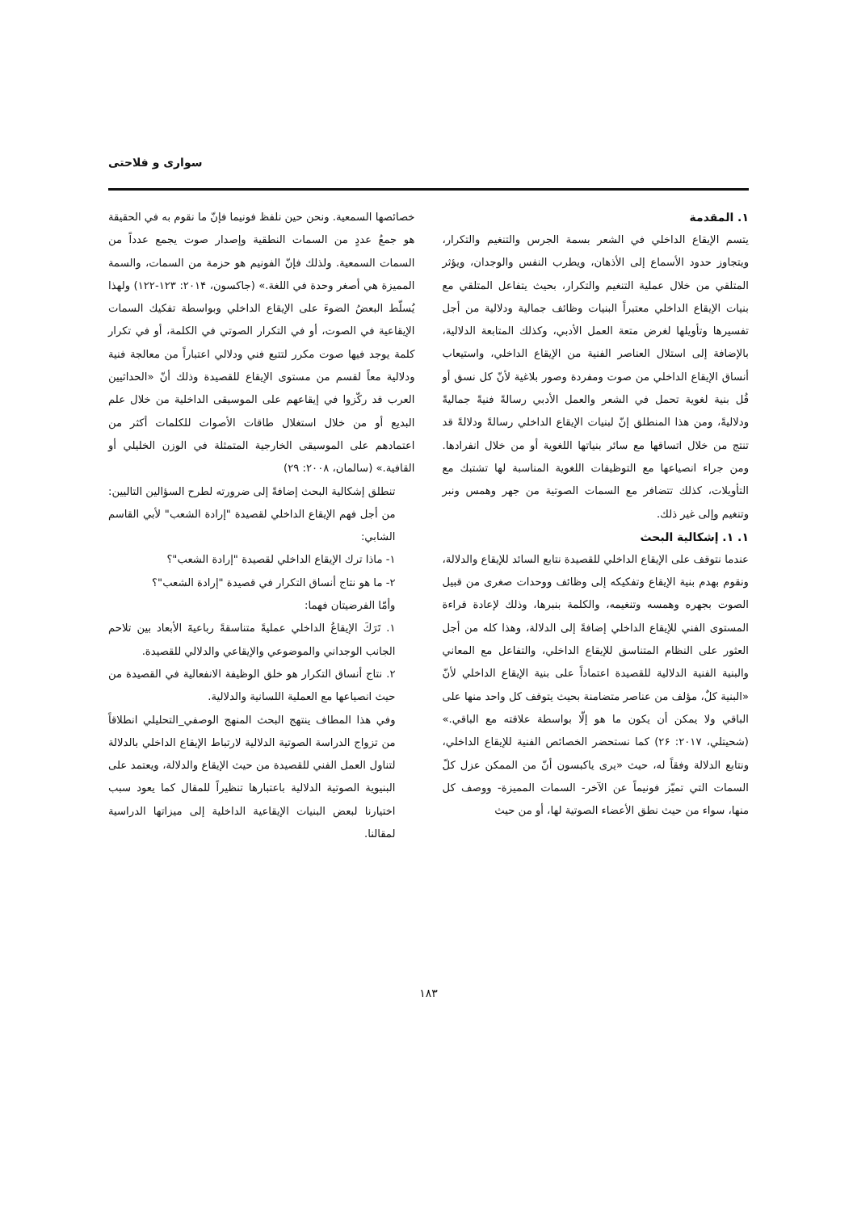سواری و فلاحتی
۱. المقدمة
يتسم الإيقاع الداخلي في الشعر بسمة الجرس والتنغيم والتكرار، ويتجاوز حدود الأسماع إلى الأذهان، ويطرب النفس والوجدان، ويؤثر المتلقي من خلال عملية التنغيم والتكرار، بحيث يتفاعل المتلقي مع بنيات الإيقاع الداخلي معتبراً البنيات وظائف جمالية ودلالية من أجل تفسيرها وتأويلها لغرض متعة العمل الأدبي، وكذلك المتابعة الدلالية، بالإضافة إلى استلال العناصر الفنية من الإيقاع الداخلي، واستيعاب أنساق الإيقاع الداخلي من صوت ومفردة وصور بلاغية لأنّ كل نسق أو قُل بنية لغوية تحمل في الشعر والعمل الأدبي رسالةً فنيةً جماليةً ودلاليةً، ومن هذا المنطلق إنّ لبنيات الإيقاع الداخلي رسالةً ودلالةً قد تنتج من خلال اتساقها مع سائر بنياتها اللغوية أو من خلال انفرادها. ومن جراء انصياعها مع التوظيفات اللغوية المناسبة لها تشتبك مع التأويلات، كذلك تتضافر مع السمات الصوتية من جهر وهمس ونبر وتنغيم وإلى غير ذلك.
۱. ۱. إشكالية البحث
عندما نتوقف على الإيقاع الداخلي للقصيدة نتابع السائد للإيقاع والدلالة، ونقوم بهدم بنية الإيقاع وتفكيكه إلى وظائف ووحدات صغرى من قبيل الصوت بجهره وهمسه وتنغيمه، والكلمة بنبرها، وذلك لإعادة قراءة المستوى الفني للإيقاع الداخلي إضافةً إلى الدلالة، وهذا كله من أجل العثور على النظام المتناسق للإيقاع الداخلي، والتفاعل مع المعاني والبنية الفنية الدلالية للقصيدة اعتماداً على بنية الإيقاع الداخلي لأنّ «البنية كلٌ، مؤلف من عناصر متضامنة بحيث يتوقف كل واحد منها على الباقي ولا يمكن أن يكون ما هو إلّا بواسطة علاقته مع الباقي.» (شحيتلي، ۲۰۱۷: ۲۶) كما نستحضر الخصائص الفنية للإيقاع الداخلي، ونتابع الدلالة وفقاً له، حيث «يرى ياكبسون أنّ من الممكن عزل كلّ السمات التي تميّز فونيماً عن الآخر- السمات المميزة- ووصف كل منها، سواء من حيث نطق الأعضاء الصوتية لها، أو من حيث
خصائصها السمعية. ونحن حين نلفظ فونيما فإنّ ما نقوم به في الحقيقة هو جمعُ عددٍ من السمات النطقية وإصدار صوت يجمع عدداً من السمات السمعية. ولذلك فإنّ الفونيم هو حزمة من السمات، والسمة المميزة هي أصغر وحدة في اللغة.» (جاكسون، ۲۰۱۴: ۱۲۳-۱۲۲) ولهذا يُسلّط البعضُ الضوءَ على الإيقاع الداخلي وبواسطة تفكيك السمات الإيقاعية في الصوت، أو في التكرار الصوتي في الكلمة، أو في تكرار كلمة يوجد فيها صوت مكرر لتتبع فني ودلالي اعتباراً من معالجة فنية ودلالية معاً لقسم من مستوى الإيقاع للقصيدة وذلك أنّ «الحداثيين العرب قد ركّزوا في إيقاعهم على الموسيقى الداخلية من خلال علم البديع أو من خلال استغلال طاقات الأصوات للكلمات أكثر من اعتمادهم على الموسيقى الخارجية المتمثلة في الوزن الخليلي أو القافية.» (سالمان، ۲۰۰۸: ۲۹)
تنطلق إشكالية البحث إضافةً إلى ضرورته لطرح السؤالين التاليين: من أجل فهم الإيقاع الداخلي لقصيدة "إرادة الشعب" لأبي القاسم الشابي:
۱- ماذا ترك الإيقاع الداخلي لقصيدة "إرادة الشعب"؟
۲- ما هو نتاج أنساق التكرار في قصيدة "إرادة الشعب"؟
وأمّا الفرضيتان فهما:
۱. تَرَكَ الإيقاعُ الداخلي عمليةً متناسقةً رباعيةَ الأبعاد بين تلاحم الجانب الوجداني والموضوعي والإيقاعي والدلالي للقصيدة.
۲. نتاج أنساق التكرار هو خلق الوظيفة الانفعالية في القصيدة من حيث انصياعها مع العملية اللسانية والدلالية.
وفي هذا المطاف ينتهج البحث المنهج الوصفي_التحليلي انطلاقاً من تزواج الدراسة الصوتية الدلالية لارتباط الإيقاع الداخلي بالدلالة لتناول العمل الفني للقصيدة من حيث الإيقاع والدلالة، ويعتمد على البنيوية الصوتية الدلالية باعتبارها تنظيراً للمقال كما يعود سبب اختيارنا لبعض البنيات الإيقاعية الداخلية إلى ميزاتها الدراسية لمقالنا.
۱۸۳